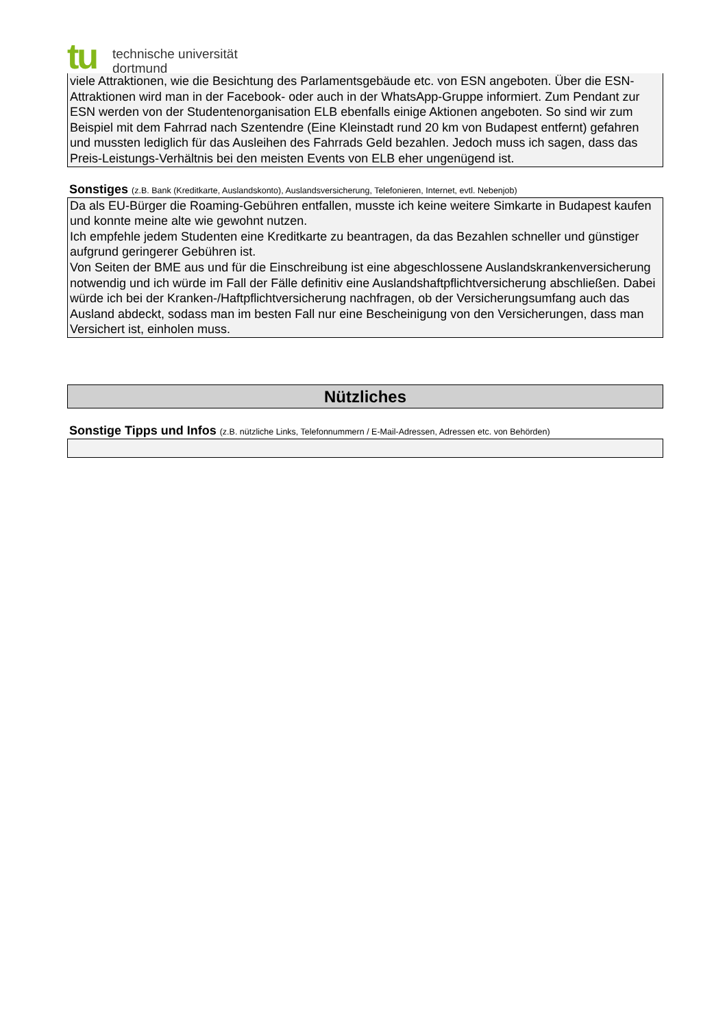tu
technische universität
dortmund
viele Attraktionen, wie die Besichtung des Parlamentsgebäude etc. von ESN angeboten. Über die ESN-Attraktionen wird man in der Facebook- oder auch in der WhatsApp-Gruppe informiert. Zum Pendant zur ESN werden von der Studentenorganisation ELB ebenfalls einige Aktionen angeboten. So sind wir zum Beispiel mit dem Fahrrad nach Szentendre (Eine Kleinstadt rund 20 km von Budapest entfernt) gefahren und mussten lediglich für das Ausleihen des Fahrrads Geld bezahlen. Jedoch muss ich sagen, dass das Preis-Leistungs-Verhältnis bei den meisten Events von ELB eher ungenügend ist.
Sonstiges (z.B. Bank (Kreditkarte, Auslandskonto), Auslandsversicherung, Telefonieren, Internet, evtl. Nebenjob)
Da als EU-Bürger die Roaming-Gebühren entfallen, musste ich keine weitere Simkarte in Budapest kaufen und konnte meine alte wie gewohnt nutzen.
Ich empfehle jedem Studenten eine Kreditkarte zu beantragen, da das Bezahlen schneller und günstiger aufgrund geringerer Gebühren ist.
Von Seiten der BME aus und für die Einschreibung ist eine abgeschlossene Auslandskrankenversicherung notwendig und ich würde im Fall der Fälle definitiv eine Auslandshaftpflichtversicherung abschließen. Dabei würde ich bei der Kranken-/Haftpflichtversicherung nachfragen, ob der Versicherungsumfang auch das Ausland abdeckt, sodass man im besten Fall nur eine Bescheinigung von den Versicherungen, dass man Versichert ist, einholen muss.
Nützliches
Sonstige Tipps und Infos (z.B. nützliche Links, Telefonnummern / E-Mail-Adressen, Adressen etc. von Behörden)